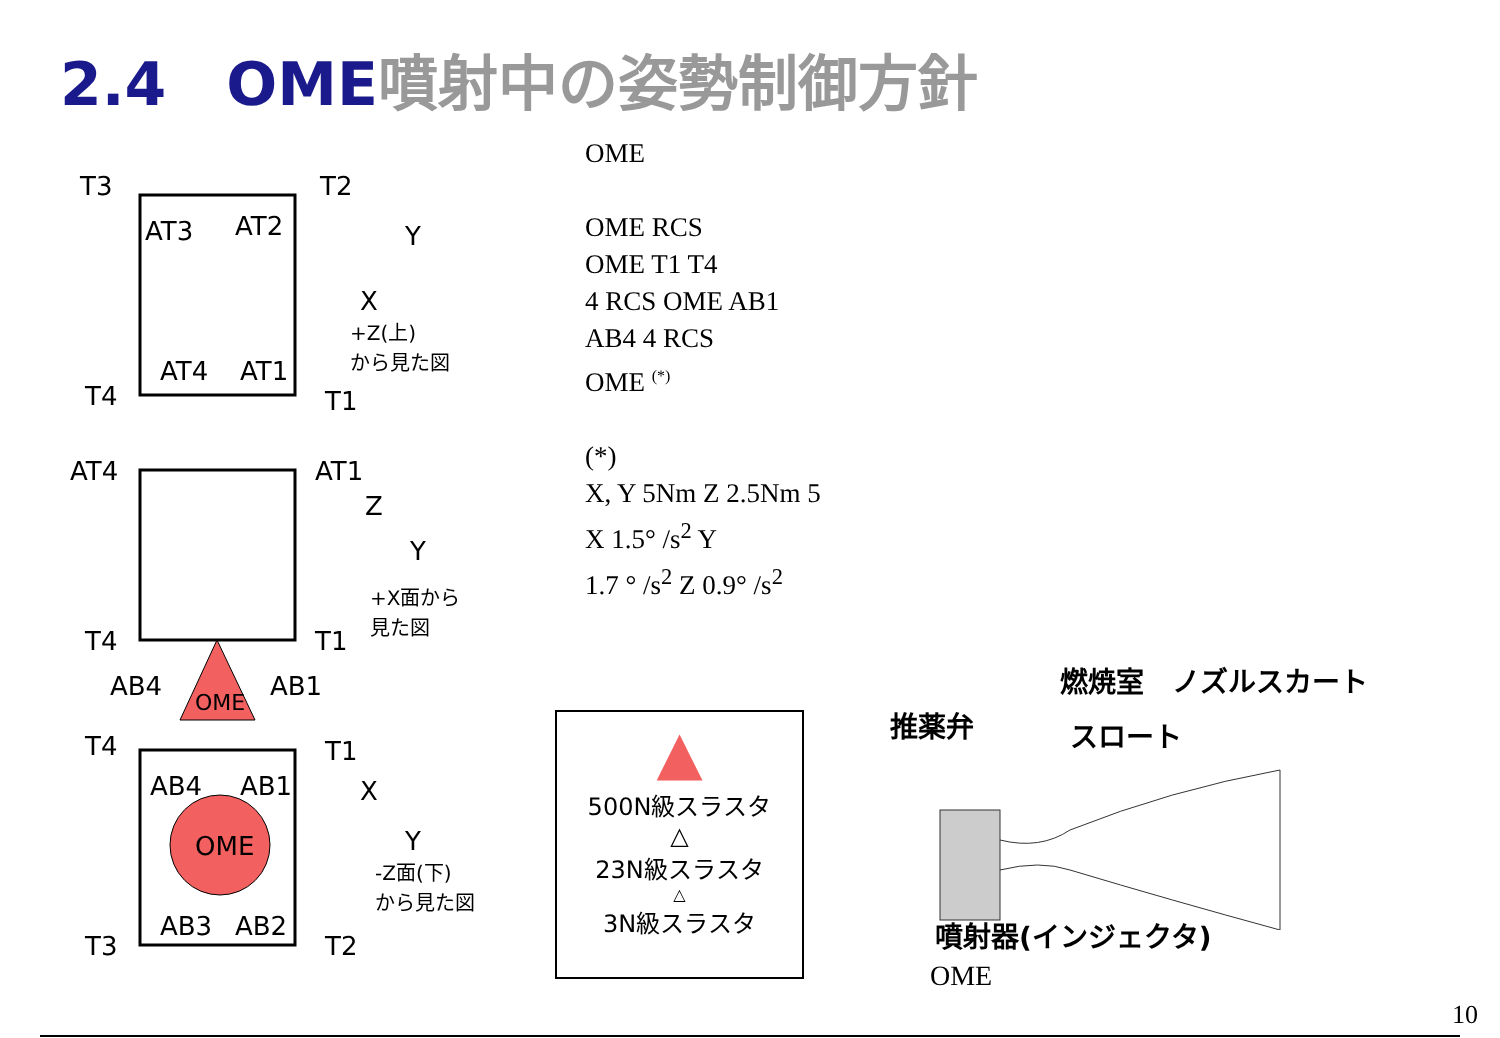2.4　OME噴射中の姿勢制御方針
T3
T2
AT3
AT2
AT4
AT1
T4
T1
Y
X
+Z(上)
から見た図
AT4
AT1
Z
Y
+X面から
見た図
T4
T1
AB4
AB1
OME
T4
T1
AB4
AB1
OME
AB3
AB2
T3
T2
X
Y
-Z面(下)
から見た図
OME
OME RCS
OME T1 T4
4 RCS OME AB1
AB4 4 RCS
OME <sup>(*)</sup>
(*)
X, Y 5Nm Z 2.5Nm 5
X 1.5° /s<sup>2</sup> Y
1.7 ° /s<sup>2</sup> Z 0.9° /s<sup>2</sup>
▲
500N級スラスタ
△
23N級スラスタ
△
3N級スラスタ
燃焼室　ノズルスカート
推薬弁 スロート
噴射器(インジェクタ)
OME
10